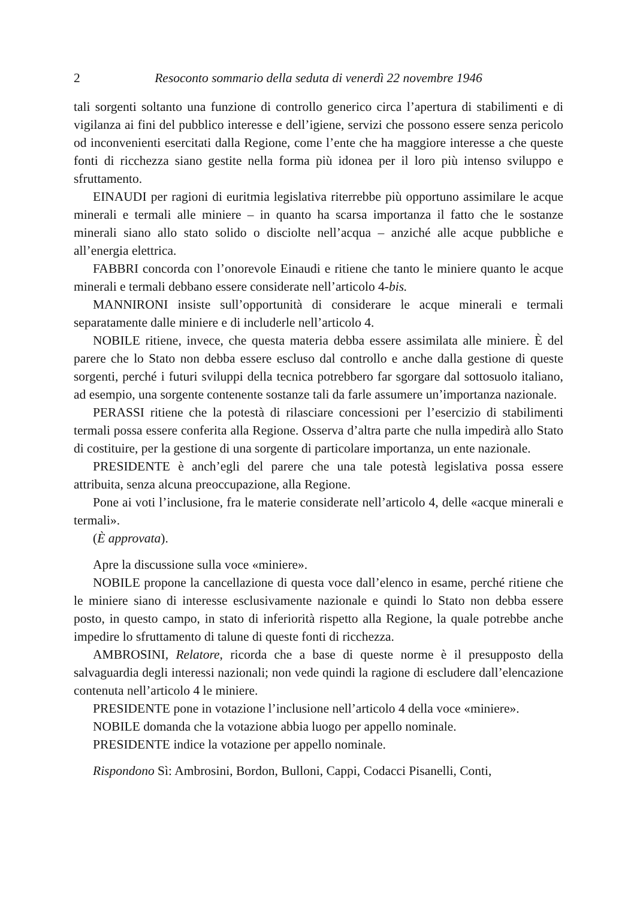2 Resoconto sommario della seduta di venerdì 22 novembre 1946
tali sorgenti soltanto una funzione di controllo generico circa l’apertura di stabilimenti e di vigilanza ai fini del pubblico interesse e dell’igiene, servizi che possono essere senza pericolo od inconvenienti esercitati dalla Regione, come l’ente che ha maggiore interesse a che queste fonti di ricchezza siano gestite nella forma più idonea per il loro più intenso sviluppo e sfruttamento.
EINAUDI per ragioni di euritmia legislativa riterrebbe più opportuno assimilare le acque minerali e termali alle miniere – in quanto ha scarsa importanza il fatto che le sostanze minerali siano allo stato solido o disciolte nell’acqua – anziché alle acque pubbliche e all’energia elettrica.
FABBRI concorda con l’onorevole Einaudi e ritiene che tanto le miniere quanto le acque minerali e termali debbano essere considerate nell’articolo 4-bis.
MANNIRONI insiste sull’opportunità di considerare le acque minerali e termali separatamente dalle miniere e di includerle nell’articolo 4.
NOBILE ritiene, invece, che questa materia debba essere assimilata alle miniere. È del parere che lo Stato non debba essere escluso dal controllo e anche dalla gestione di queste sorgenti, perché i futuri sviluppi della tecnica potrebbero far sgorgare dal sottosuolo italiano, ad esempio, una sorgente contenente sostanze tali da farle assumere un’importanza nazionale.
PERASSI ritiene che la potestà di rilasciare concessioni per l’esercizio di stabilimenti termali possa essere conferita alla Regione. Osserva d’altra parte che nulla impedirà allo Stato di costituire, per la gestione di una sorgente di particolare importanza, un ente nazionale.
PRESIDENTE è anch’egli del parere che una tale potestà legislativa possa essere attribuita, senza alcuna preoccupazione, alla Regione.
Pone ai voti l’inclusione, fra le materie considerate nell’articolo 4, delle «acque minerali e termali».
(È approvata).
Apre la discussione sulla voce «miniere».
NOBILE propone la cancellazione di questa voce dall’elenco in esame, perché ritiene che le miniere siano di interesse esclusivamente nazionale e quindi lo Stato non debba essere posto, in questo campo, in stato di inferiorità rispetto alla Regione, la quale potrebbe anche impedire lo sfruttamento di talune di queste fonti di ricchezza.
AMBROSINI, Relatore, ricorda che a base di queste norme è il presupposto della salvaguardia degli interessi nazionali; non vede quindi la ragione di escludere dall’elencazione contenuta nell’articolo 4 le miniere.
PRESIDENTE pone in votazione l’inclusione nell’articolo 4 della voce «miniere».
NOBILE domanda che la votazione abbia luogo per appello nominale.
PRESIDENTE indice la votazione per appello nominale.
Rispondono Sì: Ambrosini, Bordon, Bulloni, Cappi, Codacci Pisanelli, Conti,